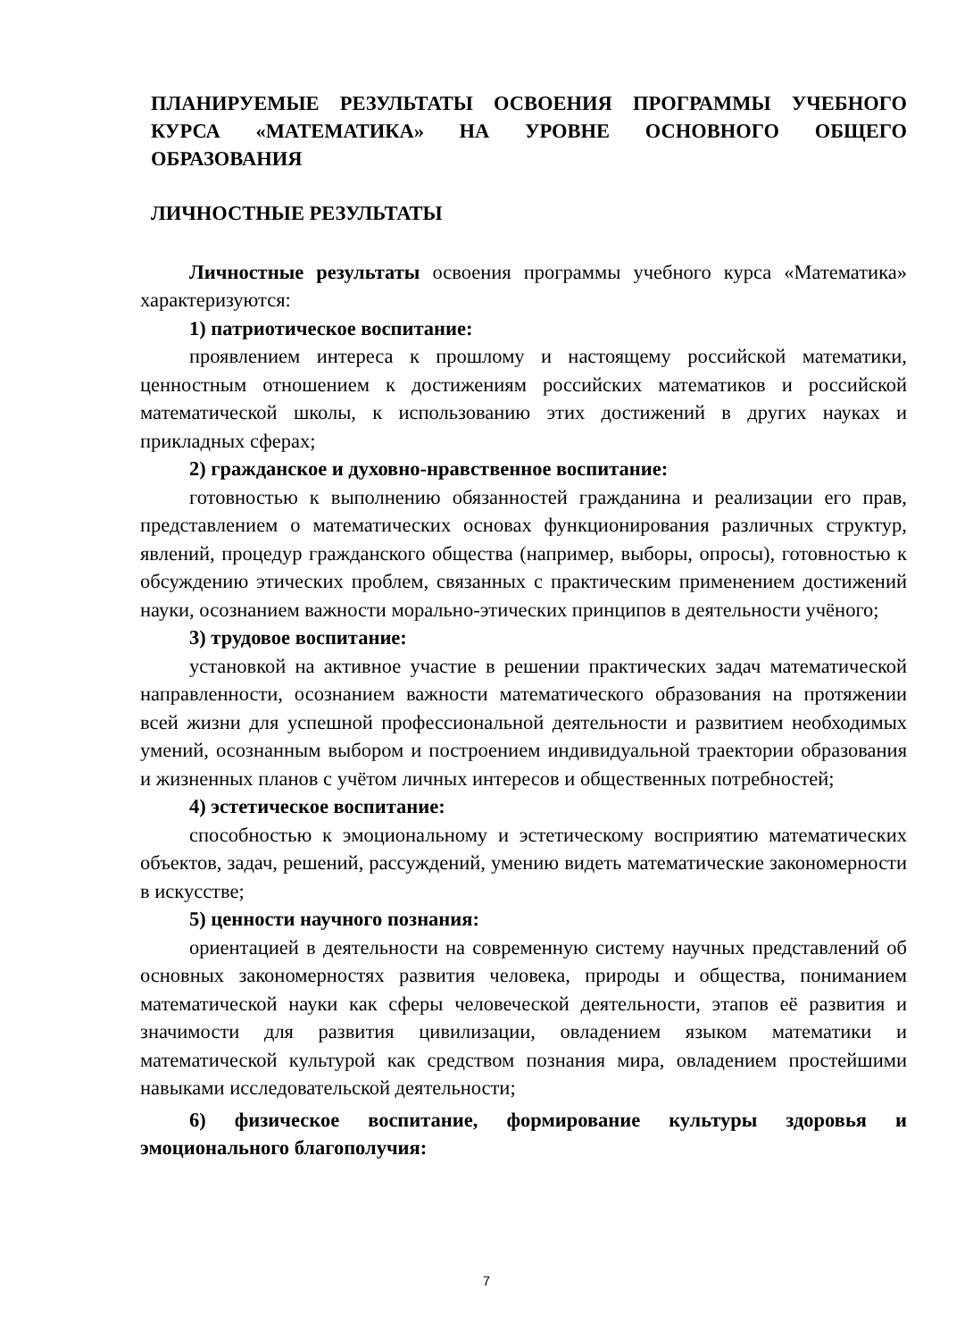ПЛАНИРУЕМЫЕ РЕЗУЛЬТАТЫ ОСВОЕНИЯ ПРОГРАММЫ УЧЕБНОГО КУРСА «МАТЕМАТИКА» НА УРОВНЕ ОСНОВНОГО ОБЩЕГО ОБРАЗОВАНИЯ
ЛИЧНОСТНЫЕ РЕЗУЛЬТАТЫ
Личностные результаты освоения программы учебного курса «Математика» характеризуются:
1) патриотическое воспитание:
проявлением интереса к прошлому и настоящему российской математики, ценностным отношением к достижениям российских математиков и российской математической школы, к использованию этих достижений в других науках и прикладных сферах;
2) гражданское и духовно-нравственное воспитание:
готовностью к выполнению обязанностей гражданина и реализации его прав, представлением о математических основах функционирования различных структур, явлений, процедур гражданского общества (например, выборы, опросы), готовностью к обсуждению этических проблем, связанных с практическим применением достижений науки, осознанием важности морально-этических принципов в деятельности учёного;
3) трудовое воспитание:
установкой на активное участие в решении практических задач математической направленности, осознанием важности математического образования на протяжении всей жизни для успешной профессиональной деятельности и развитием необходимых умений, осознанным выбором и построением индивидуальной траектории образования и жизненных планов с учётом личных интересов и общественных потребностей;
4) эстетическое воспитание:
способностью к эмоциональному и эстетическому восприятию математических объектов, задач, решений, рассуждений, умению видеть математические закономерности в искусстве;
5) ценности научного познания:
ориентацией в деятельности на современную систему научных представлений об основных закономерностях развития человека, природы и общества, пониманием математической науки как сферы человеческой деятельности, этапов её развития и значимости для развития цивилизации, овладением языком математики и математической культурой как средством познания мира, овладением простейшими навыками исследовательской деятельности;
6) физическое воспитание, формирование культуры здоровья и эмоционального благополучия:
7